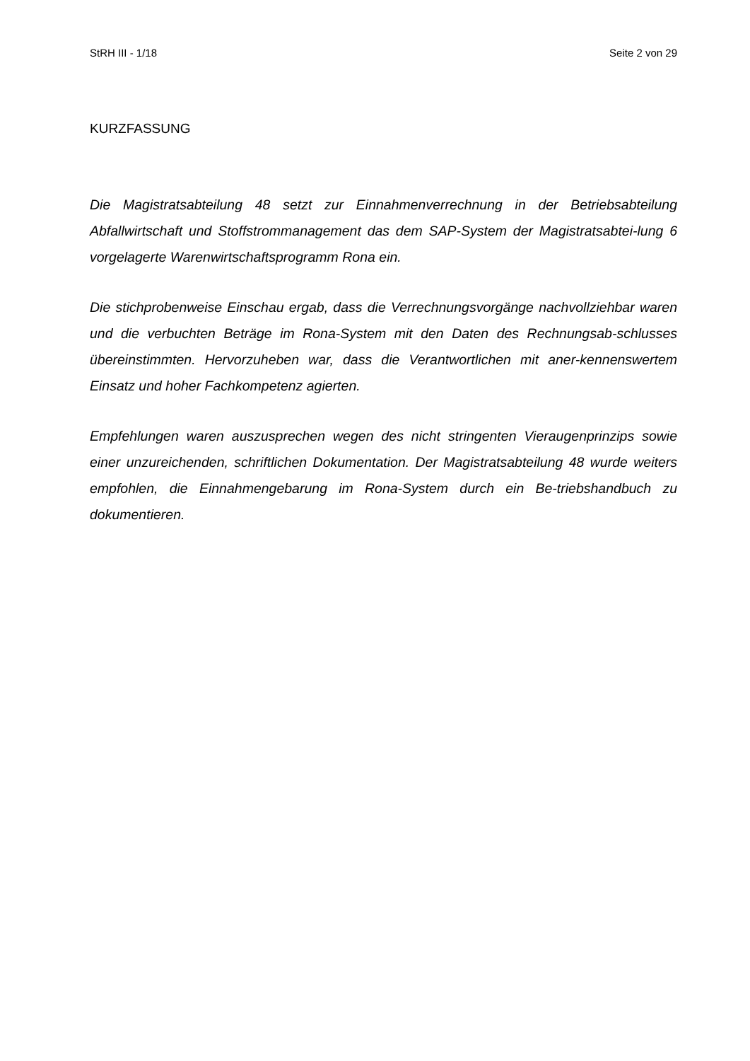StRH III - 1/18 Seite 2 von 29
KURZFASSUNG
Die Magistratsabteilung 48 setzt zur Einnahmenverrechnung in der Betriebsabteilung Abfallwirtschaft und Stoffstrommanagement das dem SAP-System der Magistratsabtei-lung 6 vorgelagerte Warenwirtschaftsprogramm Rona ein.
Die stichprobenweise Einschau ergab, dass die Verrechnungsvorgänge nachvollziehbar waren und die verbuchten Beträge im Rona-System mit den Daten des Rechnungsab-schlusses übereinstimmten. Hervorzuheben war, dass die Verantwortlichen mit aner-kennenswertem Einsatz und hoher Fachkompetenz agierten.
Empfehlungen waren auszusprechen wegen des nicht stringenten Vieraugenprinzips sowie einer unzureichenden, schriftlichen Dokumentation. Der Magistratsabteilung 48 wurde weiters empfohlen, die Einnahmengebarung im Rona-System durch ein Be-triebshandbuch zu dokumentieren.